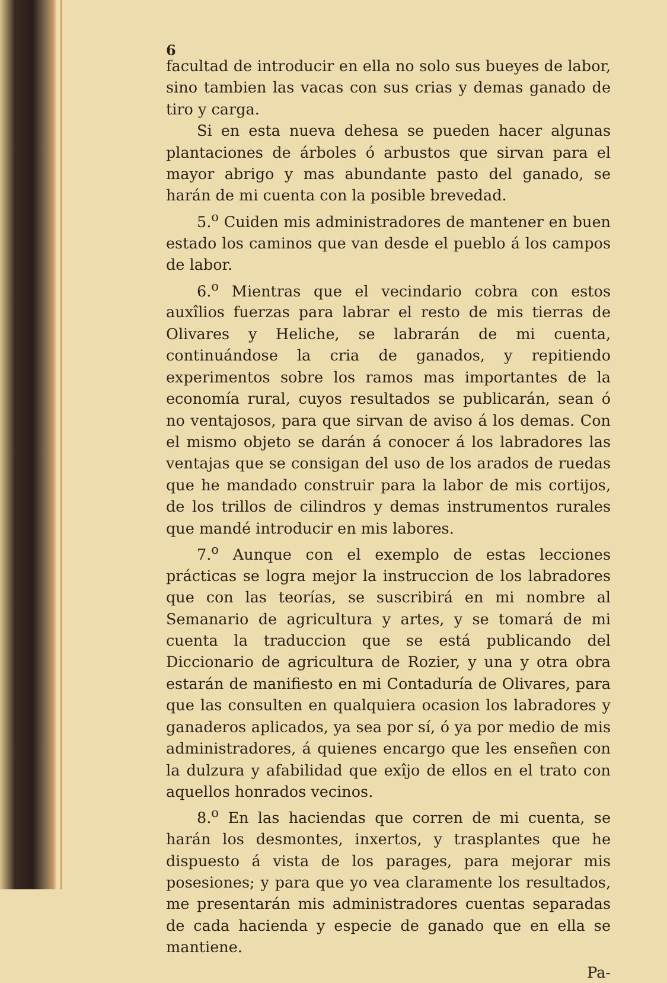6
facultad de introducir en ella no solo sus bueyes de labor, sino tambien las vacas con sus crias y demas ganado de tiro y carga.
Si en esta nueva dehesa se pueden hacer algunas plantaciones de árboles ó arbustos que sirvan para el mayor abrigo y mas abundante pasto del ganado, se harán de mi cuenta con la posible brevedad.
5.<sup>o</sup> Cuiden mis administradores de mantener en buen estado los caminos que van desde el pueblo á los campos de labor.
6.<sup>o</sup> Mientras que el vecindario cobra con estos auxîlios fuerzas para labrar el resto de mis tierras de Olivares y Heliche, se labrarán de mi cuenta, continuándose la cria de ganados, y repitiendo experimentos sobre los ramos mas importantes de la economía rural, cuyos resultados se publicarán, sean ó no ventajosos, para que sirvan de aviso á los demas. Con el mismo objeto se darán á conocer á los labradores las ventajas que se consigan del uso de los arados de ruedas que he mandado construir para la labor de mis cortijos, de los trillos de cilindros y demas instrumentos rurales que mandé introducir en mis labores.
7.<sup>o</sup> Aunque con el exemplo de estas lecciones prácticas se logra mejor la instruccion de los labradores que con las teorías, se suscribirá en mi nombre al Semanario de agricultura y artes, y se tomará de mi cuenta la traduccion que se está publicando del Diccionario de agricultura de Rozier, y una y otra obra estarán de manifiesto en mi Contaduría de Olivares, para que las consulten en qualquiera ocasion los labradores y ganaderos aplicados, ya sea por sí, ó ya por medio de mis administradores, á quienes encargo que les enseñen con la dulzura y afabilidad que exîjo de ellos en el trato con aquellos honrados vecinos.
8.<sup>o</sup> En las haciendas que corren de mi cuenta, se harán los desmontes, inxertos, y trasplantes que he dispuesto á vista de los parages, para mejorar mis posesiones; y para que yo vea claramente los resultados, me presentarán mis administradores cuentas separadas de cada hacienda y especie de ganado que en ella se mantiene.
Pa-